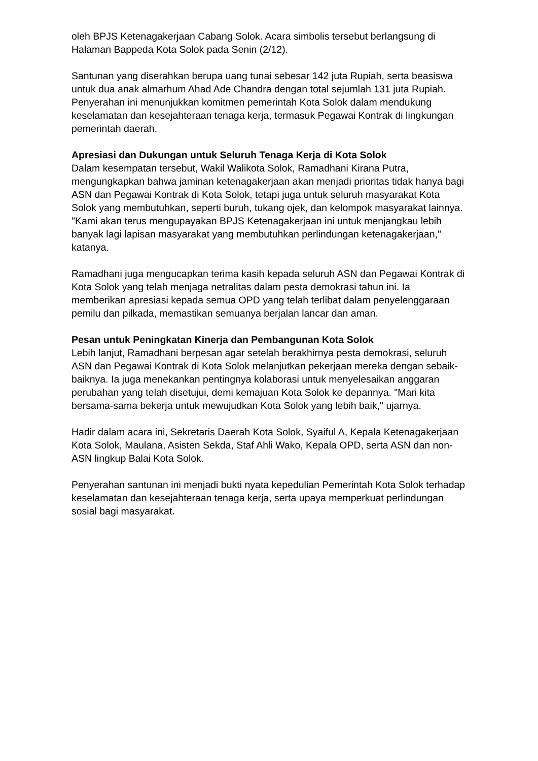oleh BPJS Ketenagakerjaan Cabang Solok. Acara simbolis tersebut berlangsung di Halaman Bappeda Kota Solok pada Senin (2/12).
Santunan yang diserahkan berupa uang tunai sebesar 142 juta Rupiah, serta beasiswa untuk dua anak almarhum Ahad Ade Chandra dengan total sejumlah 131 juta Rupiah. Penyerahan ini menunjukkan komitmen pemerintah Kota Solok dalam mendukung keselamatan dan kesejahteraan tenaga kerja, termasuk Pegawai Kontrak di lingkungan pemerintah daerah.
Apresiasi dan Dukungan untuk Seluruh Tenaga Kerja di Kota Solok
Dalam kesempatan tersebut, Wakil Walikota Solok, Ramadhani Kirana Putra, mengungkapkan bahwa jaminan ketenagakerjaan akan menjadi prioritas tidak hanya bagi ASN dan Pegawai Kontrak di Kota Solok, tetapi juga untuk seluruh masyarakat Kota Solok yang membutuhkan, seperti buruh, tukang ojek, dan kelompok masyarakat lainnya. "Kami akan terus mengupayakan BPJS Ketenagakerjaan ini untuk menjangkau lebih banyak lagi lapisan masyarakat yang membutuhkan perlindungan ketenagakerjaan," katanya.
Ramadhani juga mengucapkan terima kasih kepada seluruh ASN dan Pegawai Kontrak di Kota Solok yang telah menjaga netralitas dalam pesta demokrasi tahun ini. Ia memberikan apresiasi kepada semua OPD yang telah terlibat dalam penyelenggaraan pemilu dan pilkada, memastikan semuanya berjalan lancar dan aman.
Pesan untuk Peningkatan Kinerja dan Pembangunan Kota Solok
Lebih lanjut, Ramadhani berpesan agar setelah berakhirnya pesta demokrasi, seluruh ASN dan Pegawai Kontrak di Kota Solok melanjutkan pekerjaan mereka dengan sebaik-baiknya. Ia juga menekankan pentingnya kolaborasi untuk menyelesaikan anggaran perubahan yang telah disetujui, demi kemajuan Kota Solok ke depannya. "Mari kita bersama-sama bekerja untuk mewujudkan Kota Solok yang lebih baik," ujarnya.
Hadir dalam acara ini, Sekretaris Daerah Kota Solok, Syaiful A, Kepala Ketenagakerjaan Kota Solok, Maulana, Asisten Sekda, Staf Ahli Wako, Kepala OPD, serta ASN dan non-ASN lingkup Balai Kota Solok.
Penyerahan santunan ini menjadi bukti nyata kepedulian Pemerintah Kota Solok terhadap keselamatan dan kesejahteraan tenaga kerja, serta upaya memperkuat perlindungan sosial bagi masyarakat.